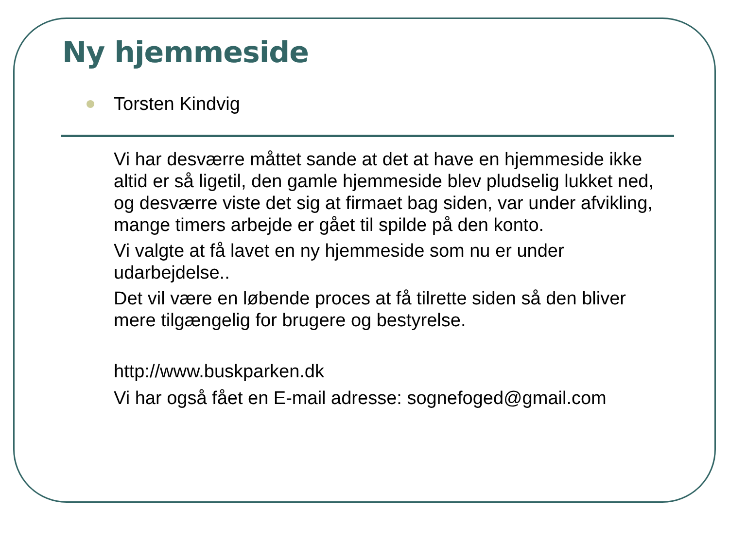Ny hjemmeside
Torsten Kindvig
Vi har desværre måttet sande at det at have en hjemmeside ikke altid er så ligetil, den gamle hjemmeside blev pludselig lukket ned, og desværre viste det sig at firmaet bag siden, var under afvikling, mange timers arbejde er gået til spilde på den konto.
Vi valgte at få lavet en ny hjemmeside som nu er under udarbejdelse..
Det vil være en løbende proces at få tilrette siden så den bliver mere tilgængelig for brugere og bestyrelse.
http://www.buskparken.dk
Vi har også fået en E-mail adresse: sognefoged@gmail.com